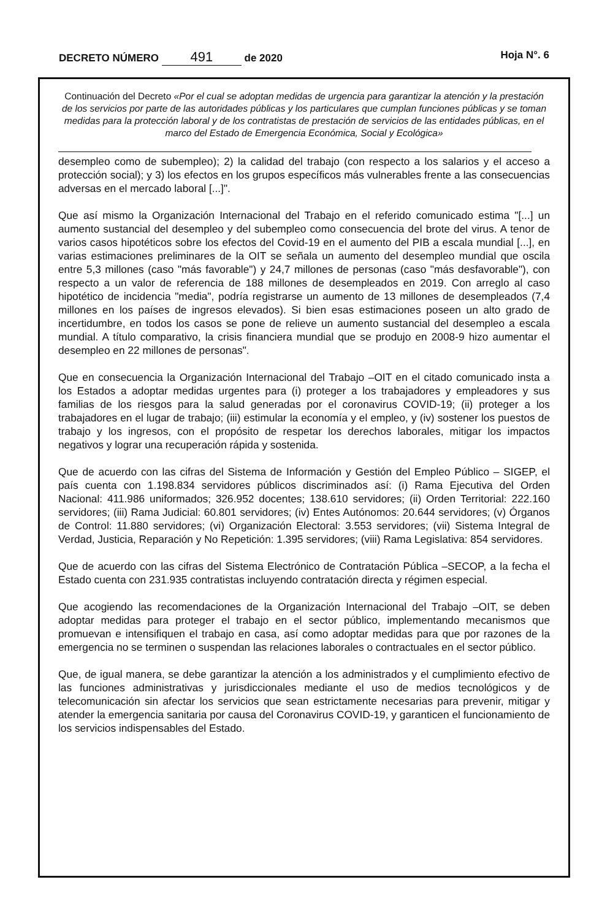DECRETO NÚMERO 491 de 2020 Hoja N°. 6
Continuación del Decreto «Por el cual se adoptan medidas de urgencia para garantizar la atención y la prestación de los servicios por parte de las autoridades públicas y los particulares que cumplan funciones públicas y se toman medidas para la protección laboral y de los contratistas de prestación de servicios de las entidades públicas, en el marco del Estado de Emergencia Económica, Social y Ecológica»
desempleo como de subempleo); 2) la calidad del trabajo (con respecto a los salarios y el acceso a protección social); y 3) los efectos en los grupos específicos más vulnerables frente a las consecuencias adversas en el mercado laboral [...]".
Que así mismo la Organización Internacional del Trabajo en el referido comunicado estima "[...] un aumento sustancial del desempleo y del subempleo como consecuencia del brote del virus. A tenor de varios casos hipotéticos sobre los efectos del Covid-19 en el aumento del PIB a escala mundial [...], en varias estimaciones preliminares de la OIT se señala un aumento del desempleo mundial que oscila entre 5,3 millones (caso "más favorable") y 24,7 millones de personas (caso "más desfavorable"), con respecto a un valor de referencia de 188 millones de desempleados en 2019. Con arreglo al caso hipotético de incidencia "media", podría registrarse un aumento de 13 millones de desempleados (7,4 millones en los países de ingresos elevados). Si bien esas estimaciones poseen un alto grado de incertidumbre, en todos los casos se pone de relieve un aumento sustancial del desempleo a escala mundial. A título comparativo, la crisis financiera mundial que se produjo en 2008-9 hizo aumentar el desempleo en 22 millones de personas".
Que en consecuencia la Organización Internacional del Trabajo –OIT en el citado comunicado insta a los Estados a adoptar medidas urgentes para (i) proteger a los trabajadores y empleadores y sus familias de los riesgos para la salud generadas por el coronavirus COVID-19; (ii) proteger a los trabajadores en el lugar de trabajo; (iii) estimular la economía y el empleo, y (iv) sostener los puestos de trabajo y los ingresos, con el propósito de respetar los derechos laborales, mitigar los impactos negativos y lograr una recuperación rápida y sostenida.
Que de acuerdo con las cifras del Sistema de Información y Gestión del Empleo Público – SIGEP, el país cuenta con 1.198.834 servidores públicos discriminados así: (i) Rama Ejecutiva del Orden Nacional: 411.986 uniformados; 326.952 docentes; 138.610 servidores; (ii) Orden Territorial: 222.160 servidores; (iii) Rama Judicial: 60.801 servidores; (iv) Entes Autónomos: 20.644 servidores; (v) Órganos de Control: 11.880 servidores; (vi) Organización Electoral: 3.553 servidores; (vii) Sistema Integral de Verdad, Justicia, Reparación y No Repetición: 1.395 servidores; (viii) Rama Legislativa: 854 servidores.
Que de acuerdo con las cifras del Sistema Electrónico de Contratación Pública –SECOP, a la fecha el Estado cuenta con 231.935 contratistas incluyendo contratación directa y régimen especial.
Que acogiendo las recomendaciones de la Organización Internacional del Trabajo –OIT, se deben adoptar medidas para proteger el trabajo en el sector público, implementando mecanismos que promuevan e intensifiquen el trabajo en casa, así como adoptar medidas para que por razones de la emergencia no se terminen o suspendan las relaciones laborales o contractuales en el sector público.
Que, de igual manera, se debe garantizar la atención a los administrados y el cumplimiento efectivo de las funciones administrativas y jurisdiccionales mediante el uso de medios tecnológicos y de telecomunicación sin afectar los servicios que sean estrictamente necesarias para prevenir, mitigar y atender la emergencia sanitaria por causa del Coronavirus COVID-19, y garanticen el funcionamiento de los servicios indispensables del Estado.